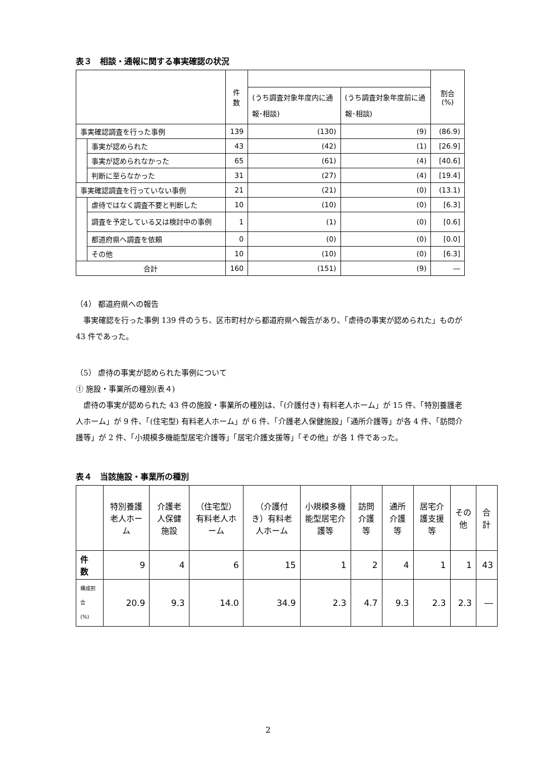表３　相談・通報に関する事実確認の状況
| | | 件数 | | | 割合(%) |
| --- | --- | --- | --- | --- | --- |
| | | | (うち調査対象年度内に通報･相談) | (うち調査対象年度前に通報･相談) | |
| 事実確認調査を行った事例 | | 139 | (130) | (9) | (86.9) |
| | 事実が認められた | 43 | (42) | (1) | [26.9] |
| | 事実が認められなかった | 65 | (61) | (4) | [40.6] |
| | 判断に至らなかった | 31 | (27) | (4) | [19.4] |
| 事実確認調査を行っていない事例 | | 21 | (21) | (0) | (13.1) |
| | 虐待ではなく調査不要と判断した | 10 | (10) | (0) | [6.3] |
| | 調査を予定している又は検討中の事例 | 1 | (1) | (0) | [0.6] |
| | 都道府県へ調査を依頼 | 0 | (0) | (0) | [0.0] |
| | その他 | 10 | (10) | (0) | [6.3] |
| 合計 | | 160 | (151) | (9) | ― |
（4） 都道府県への報告
　事実確認を行った事例 139 件のうち、区市町村から都道府県へ報告があり、「虐待の事実が認められた」ものが 43 件であった。
（5） 虐待の事実が認められた事例について
① 施設・事業所の種別(表４)
　虐待の事実が認められた 43 件の施設・事業所の種別は、「(介護付き) 有料老人ホーム」が 15 件、「特別養護老人ホーム」が 9 件、「(住宅型) 有料老人ホーム」が 6 件、「介護老人保健施設」「通所介護等」が各 4 件、「訪問介護等」が 2 件、「小規模多機能型居宅介護等」「居宅介護支援等」「その他」が各 1 件であった。
表４　当該施設・事業所の種別
| | 特別養護老人ホーム | 介護老人保健施設 | （住宅型）有料老人ホーム | （介護付き）有料老人ホーム | 小規模多機能型居宅介護等 | 訪問介護等 | 通所介護等 | 居宅介護支援等 | その他 | 合計 |
| --- | --- | --- | --- | --- | --- | --- | --- | --- | --- | --- |
| 件 数 | 9 | 4 | 6 | 15 | 1 | 2 | 4 | 1 | 1 | 43 |
| 構成割合 (%) | 20.9 | 9.3 | 14.0 | 34.9 | 2.3 | 4.7 | 9.3 | 2.3 | 2.3 | ― |
2